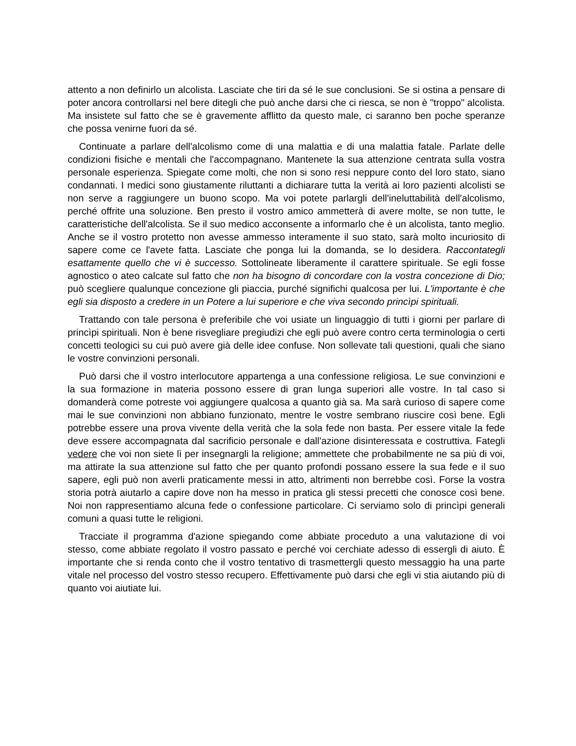attento a non definirlo un alcolista. Lasciate che tiri da sé le sue conclusioni. Se si ostina a pensare di poter ancora controllarsi nel bere ditegli che può anche darsi che ci riesca, se non è "troppo" alcolista. Ma insistete sul fatto che se è gravemente afflitto da questo male, ci saranno ben poche speranze che possa venirne fuori da sé.
Continuate a parlare dell'alcolismo come di una malattia e di una malattia fatale. Parlate delle condizioni fisiche e mentali che l'accompagnano. Mantenete la sua attenzione centrata sulla vostra personale esperienza. Spiegate come molti, che non si sono resi neppure conto del loro stato, siano condannati. I medici sono giustamente riluttanti a dichiarare tutta la verità ai loro pazienti alcolisti se non serve a raggiungere un buono scopo. Ma voi potete parlargli dell'ineluttabilità dell'alcolismo, perché offrite una soluzione. Ben presto il vostro amico ammetterà di avere molte, se non tutte, le caratteristiche dell'alcolista. Se il suo medico acconsente a informarlo che è un alcolista, tanto meglio. Anche se il vostro protetto non avesse ammesso interamente il suo stato, sarà molto incuriosito di sapere come ce l'avete fatta. Lasciate che ponga lui la domanda, se lo desidera. Raccontategli esattamente quello che vi è successo. Sottolineate liberamente il carattere spirituale. Se egli fosse agnostico o ateo calcate sul fatto che non ha bisogno di concordare con la vostra concezione di Dio; può scegliere qualunque concezione gli piaccia, purché significhi qualcosa per lui. L'importante è che egli sia disposto a credere in un Potere a lui superiore e che viva secondo princìpi spirituali.
Trattando con tale persona è preferibile che voi usiate un linguaggio di tutti i giorni per parlare di princìpi spirituali. Non è bene risvegliare pregiudizi che egli può avere contro certa terminologia o certi concetti teologici su cui può avere già delle idee confuse. Non sollevate tali questioni, quali che siano le vostre convinzioni personali.
Può darsi che il vostro interlocutore appartenga a una confessione religiosa. Le sue convinzioni e la sua formazione in materia possono essere di gran lunga superiori alle vostre. In tal caso si domanderà come potreste voi aggiungere qualcosa a quanto già sa. Ma sarà curioso di sapere come mai le sue convinzioni non abbiano funzionato, mentre le vostre sembrano riuscire così bene. Egli potrebbe essere una prova vivente della verità che la sola fede non basta. Per essere vitale la fede deve essere accompagnata dal sacrificio personale e dall'azione disinteressata e costruttiva. Fategli vedere che voi non siete lì per insegnargli la religione; ammettete che probabilmente ne sa più di voi, ma attirate la sua attenzione sul fatto che per quanto profondi possano essere la sua fede e il suo sapere, egli può non averli praticamente messi in atto, altrimenti non berrebbe così. Forse la vostra storia potrà aiutarlo a capire dove non ha messo in pratica gli stessi precetti che conosce così bene. Noi non rappresentiamo alcuna fede o confessione particolare. Ci serviamo solo di princìpi generali comuni a quasi tutte le religioni.
Tracciate il programma d'azione spiegando come abbiate proceduto a una valutazione di voi stesso, come abbiate regolato il vostro passato e perché voi cerchiate adesso di essergli di aiuto. È importante che si renda conto che il vostro tentativo di trasmettergli questo messaggio ha una parte vitale nel processo del vostro stesso recupero. Effettivamente può darsi che egli vi stia aiutando più di quanto voi aiutiate lui.